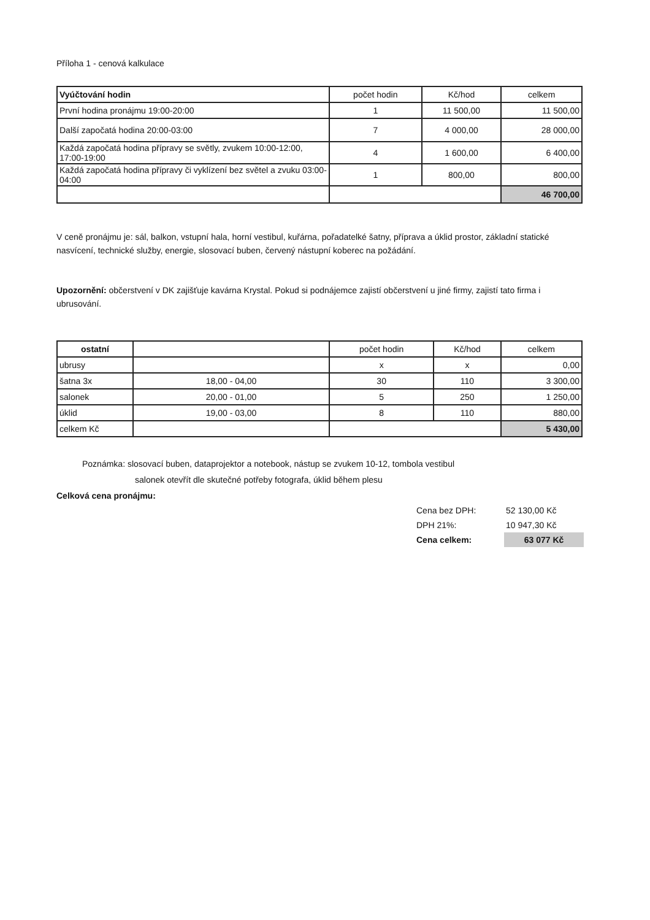Příloha 1 - cenová kalkulace
| Vyúčtování hodin | počet hodin | Kč/hod | celkem |
| --- | --- | --- | --- |
| První hodina pronájmu 19:00-20:00 | 1 | 11 500,00 | 11 500,00 |
| Další započatá hodina 20:00-03:00 | 7 | 4 000,00 | 28 000,00 |
| Každá započatá hodina přípravy se světly, zvukem 10:00-12:00, 17:00-19:00 | 4 | 1 600,00 | 6 400,00 |
| Každá započatá hodina přípravy či vyklízení bez světel a zvuku 03:00-04:00 | 1 | 800,00 | 800,00 |
| | | | 46 700,00 |
V ceně pronájmu je: sál, balkon, vstupní hala, horní vestibul, kuřárna, pořadatelké šatny, příprava a úklid prostor, základní statické nasvícení, technické služby, energie, slosovací buben, červený nástupní koberec na požádání.
Upozornění: občerstvení v DK zajišťuje kavárna Krystal. Pokud si podnájemce zajistí občerstvení u jiné firmy, zajistí tato firma i ubrusování.
| ostatní | | počet hodin | Kč/hod | celkem |
| --- | --- | --- | --- | --- |
| ubrusy | | x | x | 0,00 |
| šatna 3x | 18,00 - 04,00 | 30 | 110 | 3 300,00 |
| salonek | 20,00 - 01,00 | 5 | 250 | 1 250,00 |
| úklid | 19,00 - 03,00 | 8 | 110 | 880,00 |
| celkem Kč | | | | 5 430,00 |
Poznámka: slosovací buben, dataprojektor a notebook, nástup se zvukem 10-12, tombola vestibul
salonek otevřít dle skutečné potřeby fotografa, úklid během plesu
Celková cena pronájmu:
| Cena bez DPH: | 52 130,00 Kč |
| DPH 21%: | 10 947,30 Kč |
| Cena celkem: | 63 077 Kč |